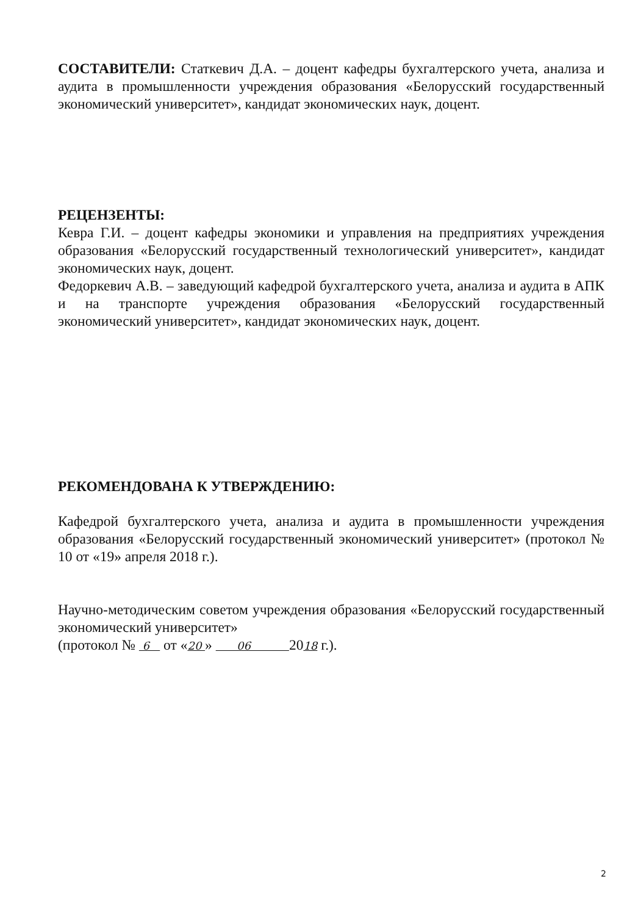СОСТАВИТЕЛИ: Статкевич Д.А. – доцент кафедры бухгалтерского учета, анализа и аудита в промышленности учреждения образования «Белорусский государственный экономический университет», кандидат экономических наук, доцент.
РЕЦЕНЗЕНТЫ:
Кевра Г.И. – доцент кафедры экономики и управления на предприятиях учреждения образования «Белорусский государственный технологический университет», кандидат экономических наук, доцент.
Федоркевич А.В. – заведующий кафедрой бухгалтерского учета, анализа и аудита в АПК и на транспорте учреждения образования «Белорусский государственный экономический университет», кандидат экономических наук, доцент.
РЕКОМЕНДОВАНА К УТВЕРЖДЕНИЮ:
Кафедрой бухгалтерского учета, анализа и аудита в промышленности учреждения образования «Белорусский государственный экономический университет» (протокол № 10 от «19» апреля 2018 г.).
Научно-методическим советом учреждения образования «Белорусский государственный экономический университет»
(протокол № 6 от «20 » 06 2018 г.).
2